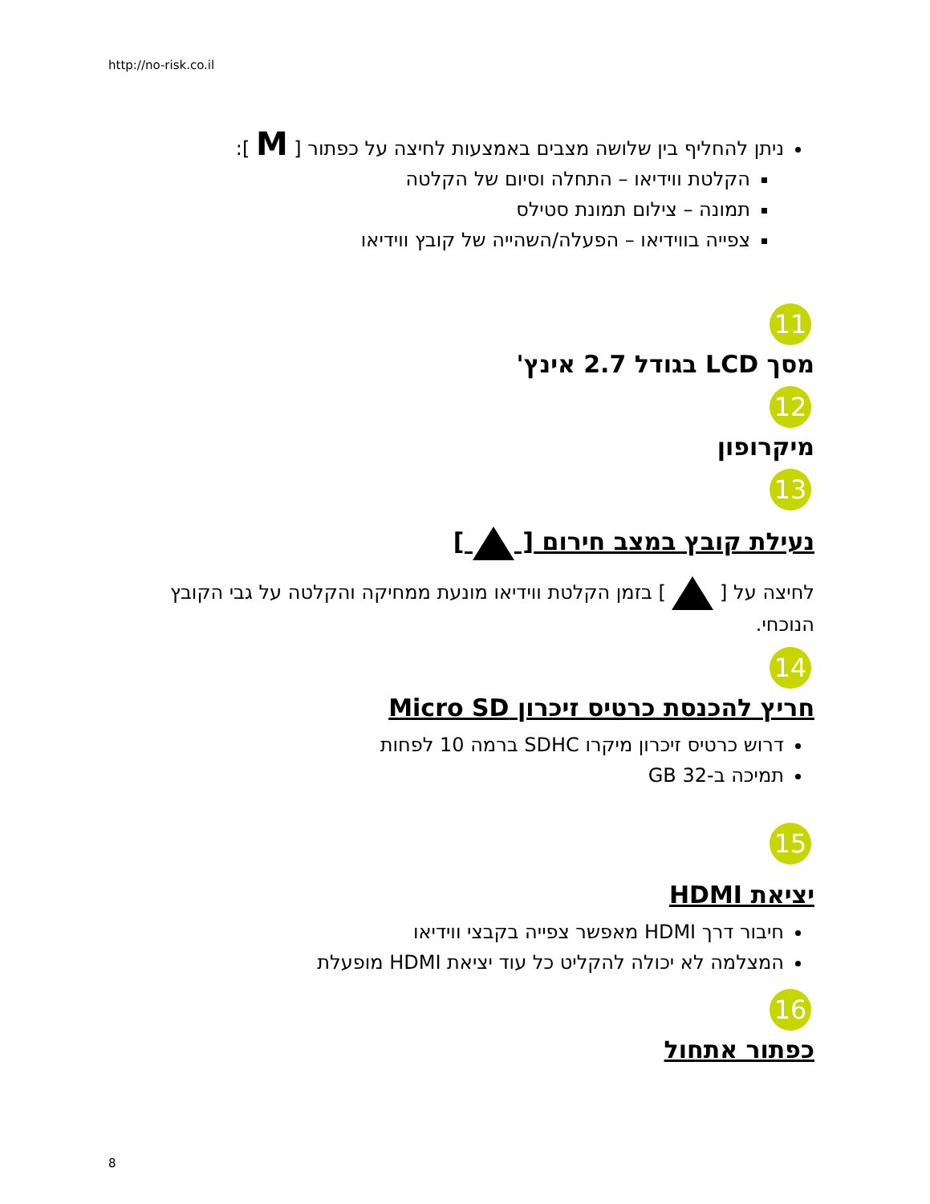http://no-risk.co.il
ניתן להחליף בין שלושה מצבים באמצעות לחיצה על כפתור [ M ]:
הקלטת ווידיאו – התחלה וסיום של הקלטה
תמונה – צילום תמונת סטילס
צפייה בווידיאו – הפעלה/השהייה של קובץ ווידיאו
11
מסך LCD בגודל 2.7 אינץ'
12
מיקרופון
13
נעילת קובץ במצב חירום [ ]
לחיצה על [ ] בזמן הקלטת ווידיאו מונעת ממחיקה והקלטה על גבי הקובץ הנוכחי.
14
חריץ להכנסת כרטיס זיכרון Micro SD
דרוש כרטיס זיכרון מיקרו SDHC ברמה 10 לפחות
תמיכה ב-32 GB
15
יציאת HDMI
חיבור דרך HDMI מאפשר צפייה בקבצי ווידיאו
המצלמה לא יכולה להקליט כל עוד יציאת HDMI מופעלת
16
כפתור אתחול
8